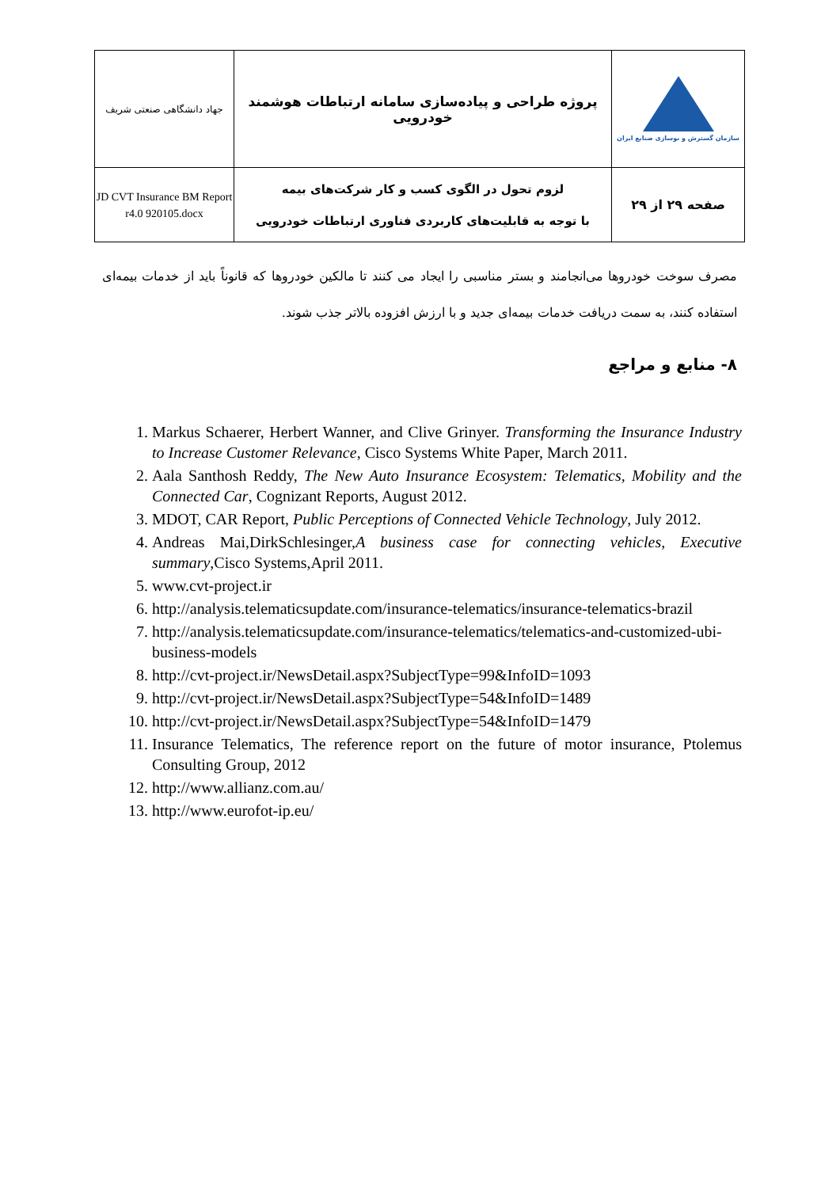| جهاد دانشگاهی صنعتی شریف | پروژه طراحی و پیاده‌سازی سامانه ارتباطات هوشمند خودرویی | سازمان گسترش و نوسازی صنایع ایران |
| JD CVT Insurance BM Report r4.0 920105.docx | لزوم تحول در الگوی کسب و کار شرکت‌های بیمه با توجه به قابلیت‌های کاربردی فناوری ارتباطات خودرویی | صفحه ۲۹ از ۲۹ |
مصرف سوخت خودروها می‌انجامند و بستر مناسبی را ایجاد می کنند تا مالکین خودروها که قانوناً باید از خدمات بیمه‌ای استفاده کنند، به سمت دریافت خدمات بیمه‌ای جدید و با ارزش افزوده بالاتر جذب شوند.
۸- منابع و مراجع
1. Markus Schaerer, Herbert Wanner, and Clive Grinyer. Transforming the Insurance Industry to Increase Customer Relevance, Cisco Systems White Paper, March 2011.
2. Aala Santhosh Reddy, The New Auto Insurance Ecosystem: Telematics, Mobility and the Connected Car, Cognizant Reports, August 2012.
3. MDOT, CAR Report, Public Perceptions of Connected Vehicle Technology, July 2012.
4. Andreas Mai,DirkSchlesinger,A business case for connecting vehicles, Executive summary,Cisco Systems,April 2011.
5. www.cvt-project.ir
6. http://analysis.telematicsupdate.com/insurance-telematics/insurance-telematics-brazil
7. http://analysis.telematicsupdate.com/insurance-telematics/telematics-and-customized-ubi-business-models
8. http://cvt-project.ir/NewsDetail.aspx?SubjectType=99&InfoID=1093
9. http://cvt-project.ir/NewsDetail.aspx?SubjectType=54&InfoID=1489
10. http://cvt-project.ir/NewsDetail.aspx?SubjectType=54&InfoID=1479
11. Insurance Telematics, The reference report on the future of motor insurance, Ptolemus Consulting Group, 2012
12. http://www.allianz.com.au/
13. http://www.eurofot-ip.eu/